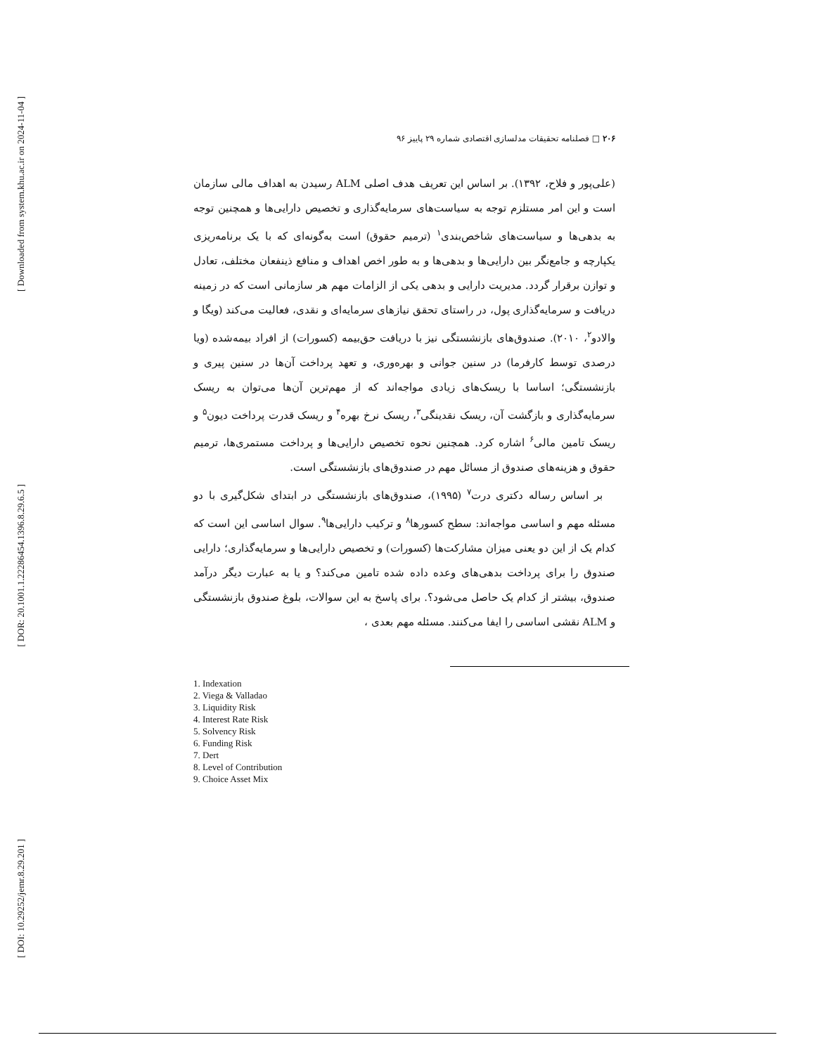[ Downloaded from system.khu.ac.ir on 2024-11-04 ]
[ DOR: 20.1001.1.22286454.1396.8.29.6.5 ]
[ DOI: 10.29252/jemr.8.29.201 ]
۲۰۶ □ فصلنامه تحقیقات مدلسازی اقتصادی شماره ۲۹ پاییز ۹۶
(علی‌پور و فلاح، ۱۳۹۲). بر اساس این تعریف هدف اصلی ALM رسیدن به اهداف مالی سازمان است و این امر مستلزم توجه به سیاست‌های سرمایه‌گذاری و تخصیص دارایی‌ها و همچنین توجه به بدهی‌ها و سیاست‌های شاخص‌بندی<sup>۱</sup> (ترمیم حقوق) است به‌گونه‌ای که با یک برنامه‌ریزی یکپارچه و جامع‌نگر بین دارایی‌ها و بدهی‌ها و به طور اخص اهداف و منافع ذینفعان مختلف، تعادل و توازن برقرار گردد. مدیریت دارایی و بدهی یکی از الزامات مهم هر سازمانی است که در زمینه دریافت و سرمایه‌گذاری پول، در راستای تحقق نیازهای سرمایه‌ای و نقدی، فعالیت می‌کند (ویگا و والادو<sup>۲</sup>، ۲۰۱۰). صندوق‌های بازنشستگی نیز با دریافت حق‌بیمه (کسورات) از افراد بیمه‌شده (ویا درصدی توسط کارفرما) در سنین جوانی و بهره‌وری، و تعهد پرداخت آن‌ها در سنین پیری و بازنشستگی؛ اساسا با ریسک‌های زیادی مواجه‌اند که از مهم‌ترین آن‌ها می‌توان به ریسک سرمایه‌گذاری و بازگشت آن، ریسک نقدینگی<sup>۳</sup>، ریسک نرخ بهره<sup>۴</sup> و ریسک قدرت پرداخت دیون<sup>۵</sup> و ریسک تامین مالی<sup>۶</sup> اشاره کرد. همچنین نحوه تخصیص دارایی‌ها و پرداخت مستمری‌ها، ترمیم حقوق و هزینه‌های صندوق از مسائل مهم در صندوق‌های بازنشستگی است.
بر اساس رساله دکتری درت<sup>۷</sup> (۱۹۹۵)، صندوق‌های بازنشستگی در ابتدای شکل‌گیری با دو مسئله مهم و اساسی مواجه‌اند: سطح کسورها<sup>۸</sup> و ترکیب دارایی‌ها<sup>۹</sup>. سوال اساسی این است که کدام یک از این دو یعنی میزان مشارکت‌ها (کسورات) و تخصیص دارایی‌ها و سرمایه‌گذاری؛ دارایی صندوق را برای پرداخت بدهی‌های وعده داده شده تامین می‌کند؟ و یا به عبارت دیگر درآمد صندوق، بیشتر از کدام یک حاصل می‌شود؟. برای پاسخ به این سوالات، بلوغ صندوق بازنشستگی و ALM نقشی اساسی را ایفا می‌کنند. مسئله مهم بعدی ،
1. Indexation
2. Viega & Valladao
3. Liquidity Risk
4. Interest Rate Risk
5. Solvency Risk
6. Funding Risk
7. Dert
8. Level of Contribution
9. Choice Asset Mix